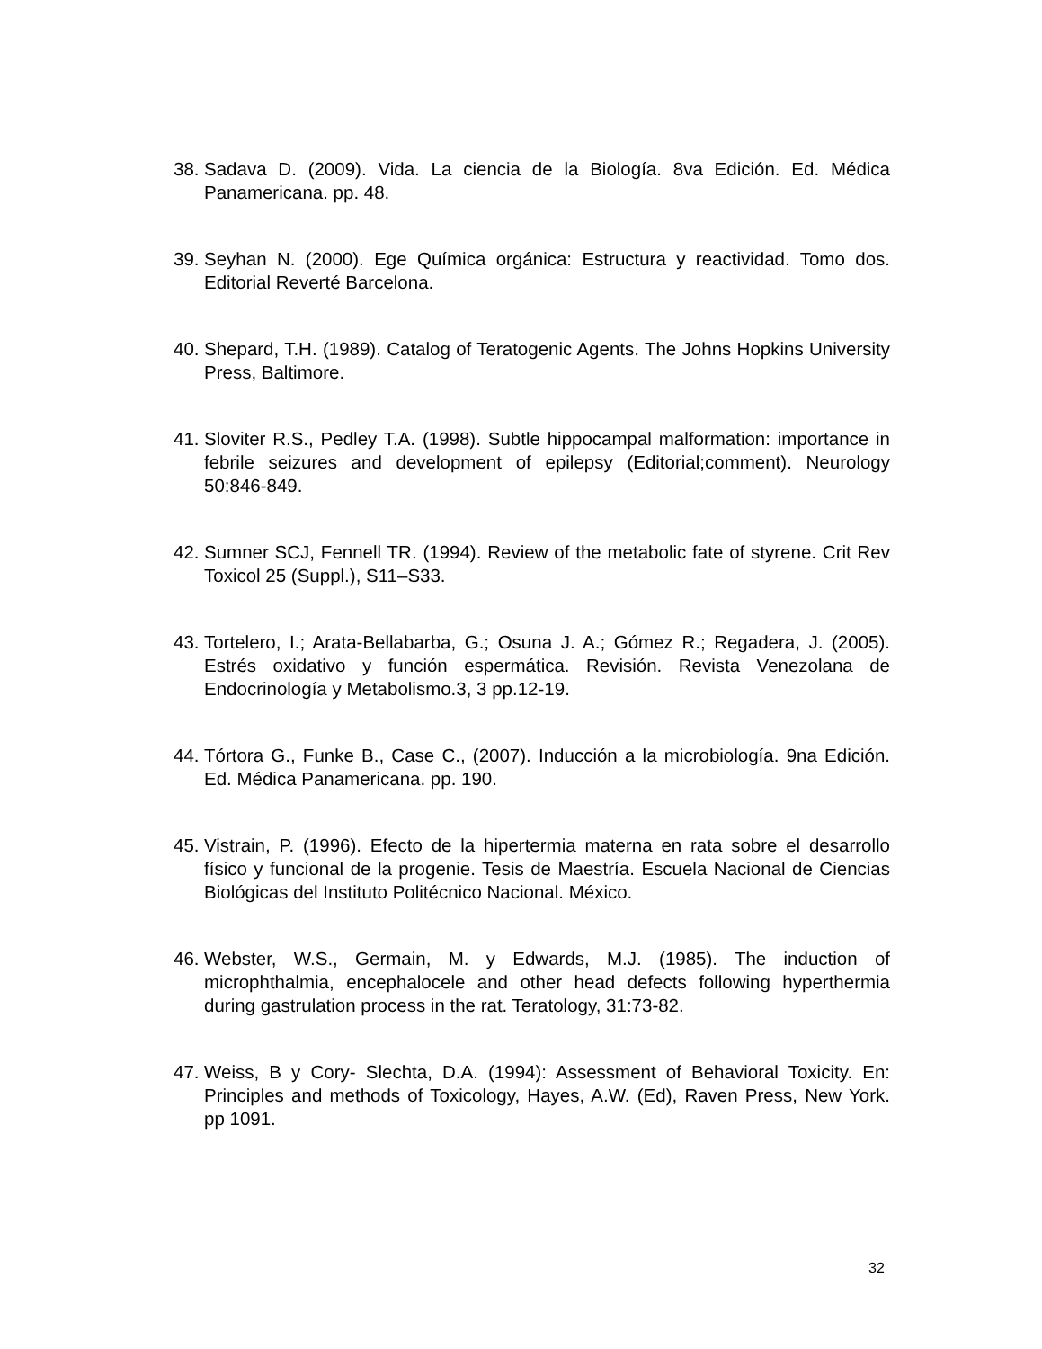38. Sadava D. (2009). Vida. La ciencia de la Biología. 8va Edición. Ed. Médica Panamericana. pp. 48.
39. Seyhan N. (2000). Ege Química orgánica: Estructura y reactividad. Tomo dos. Editorial Reverté Barcelona.
40. Shepard, T.H. (1989). Catalog of Teratogenic Agents. The Johns Hopkins University Press, Baltimore.
41. Sloviter R.S., Pedley T.A. (1998). Subtle hippocampal malformation: importance in febrile seizures and development of epilepsy (Editorial;comment). Neurology 50:846-849.
42. Sumner SCJ, Fennell TR. (1994). Review of the metabolic fate of styrene. Crit Rev Toxicol 25 (Suppl.), S11–S33.
43. Tortelero, I.; Arata-Bellabarba, G.; Osuna J. A.; Gómez R.; Regadera, J. (2005). Estrés oxidativo y función espermática. Revisión. Revista Venezolana de Endocrinología y Metabolismo.3, 3 pp.12-19.
44. Tórtora G., Funke B., Case C., (2007). Inducción a la microbiología. 9na Edición. Ed. Médica Panamericana. pp. 190.
45. Vistrain, P. (1996). Efecto de la hipertermia materna en rata sobre el desarrollo físico y funcional de la progenie. Tesis de Maestría. Escuela Nacional de Ciencias Biológicas del Instituto Politécnico Nacional. México.
46. Webster, W.S., Germain, M. y Edwards, M.J. (1985). The induction of microphthalmia, encephalocele and other head defects following hyperthermia during gastrulation process in the rat. Teratology, 31:73-82.
47. Weiss, B y Cory- Slechta, D.A. (1994): Assessment of Behavioral Toxicity. En: Principles and methods of Toxicology, Hayes, A.W. (Ed), Raven Press, New York. pp 1091.
32